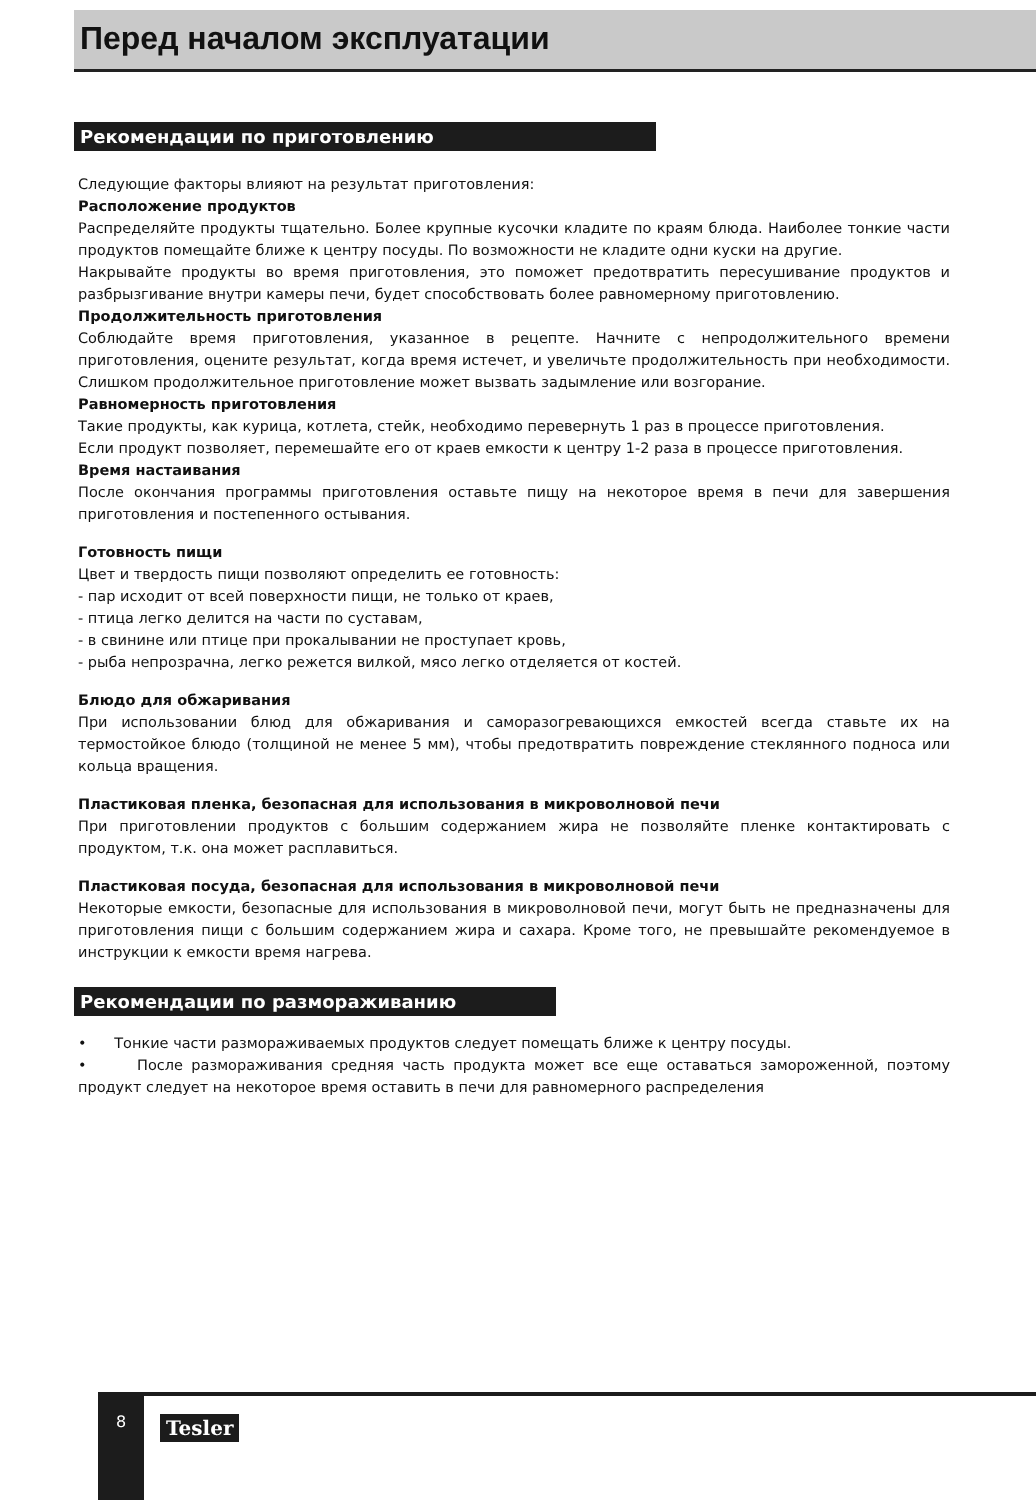Перед началом эксплуатации
Рекомендации по приготовлению
Следующие факторы влияют на результат приготовления:
Расположение продуктов
Распределяйте продукты тщательно. Более крупные кусочки кладите по краям блюда. Наиболее тонкие части продуктов помещайте ближе к центру посуды. По возможности не кладите одни куски на другие.
Накрывайте продукты во время приготовления, это поможет предотвратить пересушивание продуктов и разбрызгивание внутри камеры печи, будет способствовать более равномерному приготовлению.
Продолжительность приготовления
Соблюдайте время приготовления, указанное в рецепте. Начните с непродолжительного времени приготовления, оцените результат, когда время истечет, и увеличьте продолжительность при необходимости. Слишком продолжительное приготовление может вызвать задымление или возгорание.
Равномерность приготовления
Такие продукты, как курица, котлета, стейк, необходимо перевернуть 1 раз в процессе приготовления.
Если продукт позволяет, перемешайте его от краев емкости к центру 1-2 раза в процессе приготовления.
Время настаивания
После окончания программы приготовления оставьте пищу на некоторое время в печи для завершения приготовления и постепенного остывания.
Готовность пищи
Цвет и твердость пищи позволяют определить ее готовность:
- пар исходит от всей поверхности пищи, не только от краев,
- птица легко делится на части по суставам,
- в свинине или птице при прокалывании не проступает кровь,
- рыба непрозрачна, легко режется вилкой, мясо легко отделяется от костей.
Блюдо для обжаривания
При использовании блюд для обжаривания и саморазогревающихся емкостей всегда ставьте их на термостойкое блюдо (толщиной не менее 5 мм), чтобы предотвратить повреждение стеклянного подноса или кольца вращения.
Пластиковая пленка, безопасная для использования в микроволновой печи
При приготовлении продуктов с большим содержанием жира не позволяйте пленке контактировать с продуктом, т.к. она может расплавиться.
Пластиковая посуда, безопасная для использования в микроволновой печи
Некоторые емкости, безопасные для использования в микроволновой печи, могут быть не предназначены для приготовления пищи с большим содержанием жира и сахара. Кроме того, не превышайте рекомендуемое в инструкции к емкости время нагрева.
Рекомендации по размораживанию
• Тонкие части размораживаемых продуктов следует помещать ближе к центру посуды.
• После размораживания средняя часть продукта может все еще оставаться замороженной, поэтому продукт следует на некоторое время оставить в печи для равномерного распределения
8
Tesler